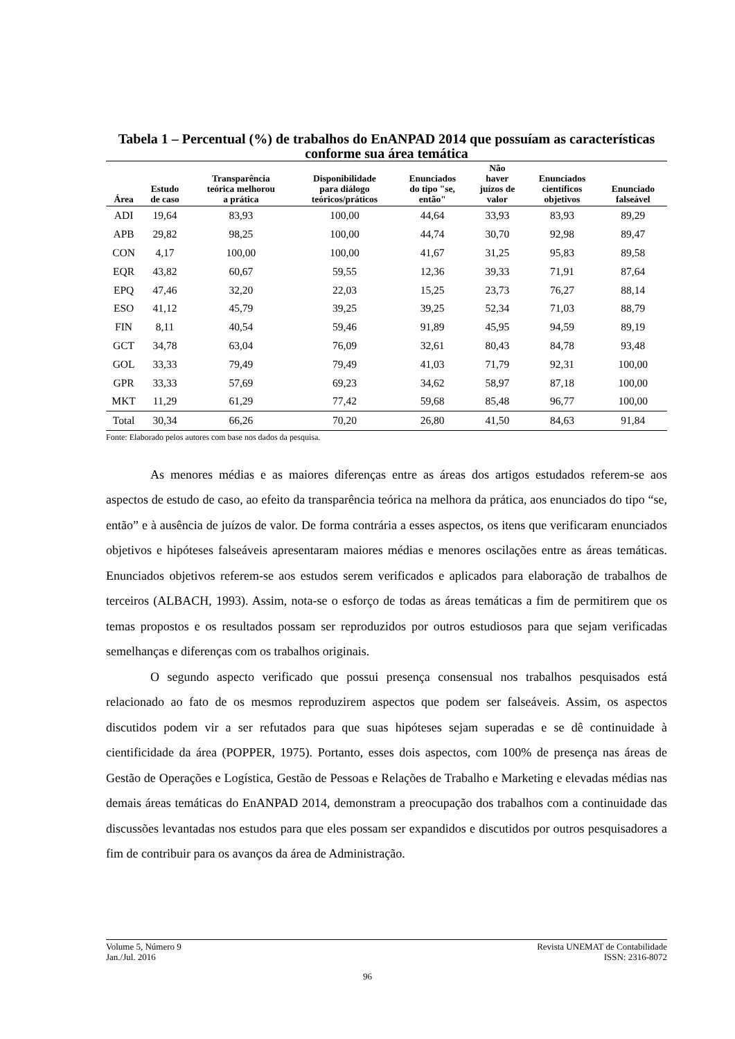Tabela 1 – Percentual (%) de trabalhos do EnANPAD 2014 que possuíam as características conforme sua área temática
| Área | Estudo de caso | Transparência teórica melhorou a prática | Disponibilidade para diálogo teóricos/práticos | Enunciados do tipo "se, então" | Não haver juízos de valor | Enunciados científicos objetivos | Enunciado falseável |
| --- | --- | --- | --- | --- | --- | --- | --- |
| ADI | 19,64 | 83,93 | 100,00 | 44,64 | 33,93 | 83,93 | 89,29 |
| APB | 29,82 | 98,25 | 100,00 | 44,74 | 30,70 | 92,98 | 89,47 |
| CON | 4,17 | 100,00 | 100,00 | 41,67 | 31,25 | 95,83 | 89,58 |
| EQR | 43,82 | 60,67 | 59,55 | 12,36 | 39,33 | 71,91 | 87,64 |
| EPQ | 47,46 | 32,20 | 22,03 | 15,25 | 23,73 | 76,27 | 88,14 |
| ESO | 41,12 | 45,79 | 39,25 | 39,25 | 52,34 | 71,03 | 88,79 |
| FIN | 8,11 | 40,54 | 59,46 | 91,89 | 45,95 | 94,59 | 89,19 |
| GCT | 34,78 | 63,04 | 76,09 | 32,61 | 80,43 | 84,78 | 93,48 |
| GOL | 33,33 | 79,49 | 79,49 | 41,03 | 71,79 | 92,31 | 100,00 |
| GPR | 33,33 | 57,69 | 69,23 | 34,62 | 58,97 | 87,18 | 100,00 |
| MKT | 11,29 | 61,29 | 77,42 | 59,68 | 85,48 | 96,77 | 100,00 |
| Total | 30,34 | 66,26 | 70,20 | 26,80 | 41,50 | 84,63 | 91,84 |
Fonte: Elaborado pelos autores com base nos dados da pesquisa.
As menores médias e as maiores diferenças entre as áreas dos artigos estudados referem-se aos aspectos de estudo de caso, ao efeito da transparência teórica na melhora da prática, aos enunciados do tipo “se, então” e à ausência de juízos de valor. De forma contrária a esses aspectos, os itens que verificaram enunciados objetivos e hipóteses falseáveis apresentaram maiores médias e menores oscilações entre as áreas temáticas. Enunciados objetivos referem-se aos estudos serem verificados e aplicados para elaboração de trabalhos de terceiros (ALBACH, 1993). Assim, nota-se o esforço de todas as áreas temáticas a fim de permitirem que os temas propostos e os resultados possam ser reproduzidos por outros estudiosos para que sejam verificadas semelhanças e diferenças com os trabalhos originais.
O segundo aspecto verificado que possui presença consensual nos trabalhos pesquisados está relacionado ao fato de os mesmos reproduzirem aspectos que podem ser falseáveis. Assim, os aspectos discutidos podem vir a ser refutados para que suas hipóteses sejam superadas e se dê continuidade à cientificidade da área (POPPER, 1975). Portanto, esses dois aspectos, com 100% de presença nas áreas de Gestão de Operações e Logística, Gestão de Pessoas e Relações de Trabalho e Marketing e elevadas médias nas demais áreas temáticas do EnANPAD 2014, demonstram a preocupação dos trabalhos com a continuidade das discussões levantadas nos estudos para que eles possam ser expandidos e discutidos por outros pesquisadores a fim de contribuir para os avanços da área de Administração.
Volume 5, Número 9
Jan./Jul. 2016
Revista UNEMAT de Contabilidade
ISSN: 2316-8072
96